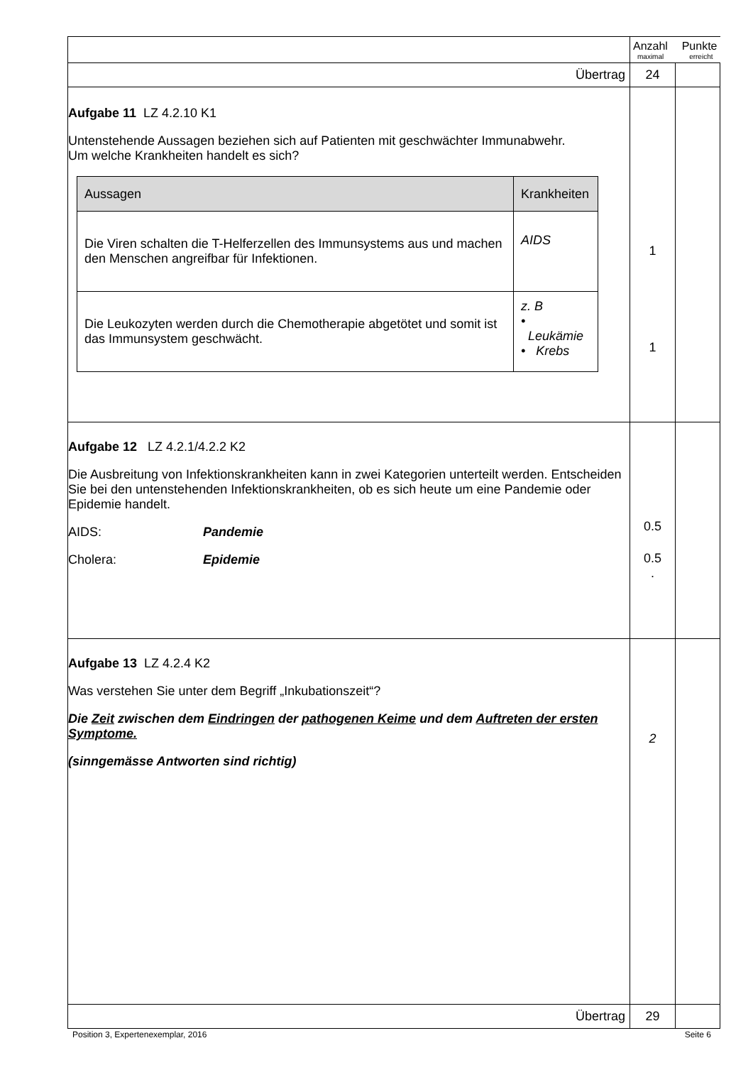| | Anzahl Punkte maximal erreicht | |
| Übertrag | 24 | |
| Aufgabe 11 LZ 4.2.10 K1 Untenstehende Aussagen beziehen sich auf Patienten mit geschwächter Immunabwehr. Um welche Krankheiten handelt es sich? / Aussagen / Krankheiten / / --- / --- / / Die Viren schalten die T-Helferzellen des Immunsystems aus und machen den Menschen angreifbar für Infektionen. / AIDS / / Die Leukozyten werden durch die Chemotherapie abgetötet und somit ist das Immunsystem geschwächt. / z. B • Leukämie • Krebs / | 1 1 | |
| Aufgabe 12 LZ 4.2.1/4.2.2 K2 Die Ausbreitung von Infektionskrankheiten kann in zwei Kategorien unterteilt werden. Entscheiden Sie bei den untenstehenden Infektionskrankheiten, ob es sich heute um eine Pandemie oder Epidemie handelt. AIDS: Pandemie Cholera: Epidemie | 0.5 0.5 . | |
| Aufgabe 13 LZ 4.2.4 K2 Was verstehen Sie unter dem Begriff „Inkubationszeit“? Die Zeit zwischen dem Eindringen der pathogenen Keime und dem Auftreten der ersten Symptome. (sinngemässe Antworten sind richtig) | 2 | |
| Übertrag | 29 | |
Position 3, Expertenexemplar, 2016 Seite 6